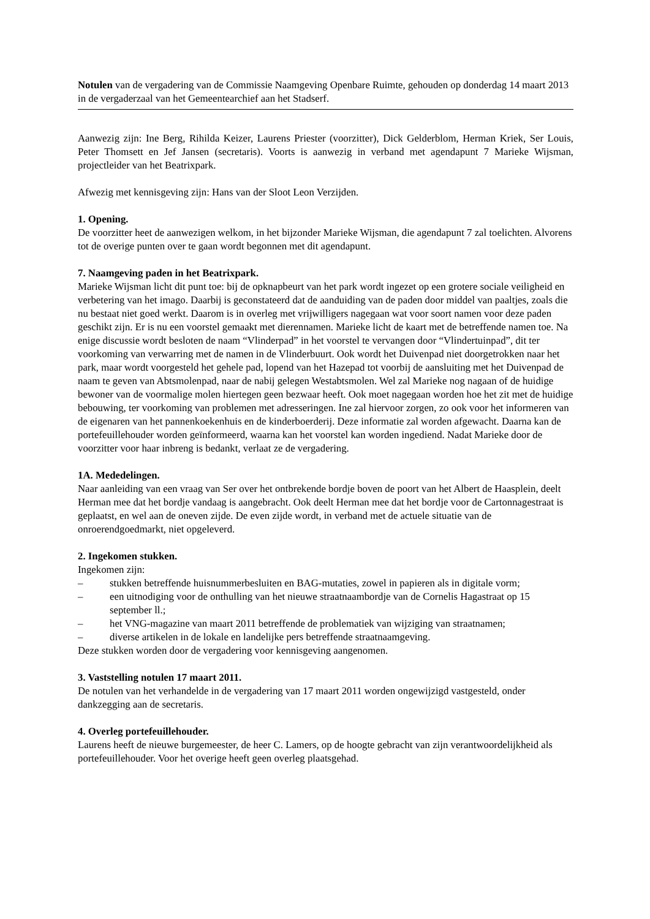Notulen van de vergadering van de Commissie Naamgeving Openbare Ruimte, gehouden op donderdag 14 maart 2013 in de vergaderzaal van het Gemeentearchief aan het Stadserf.
Aanwezig zijn: Ine Berg, Rihilda Keizer, Laurens Priester (voorzitter), Dick Gelderblom, Herman Kriek, Ser Louis, Peter Thomsett en Jef Jansen (secretaris). Voorts is aanwezig in verband met agendapunt 7 Marieke Wijsman, projectleider van het Beatrixpark.
Afwezig met kennisgeving zijn: Hans van der Sloot Leon Verzijden.
1. Opening.
De voorzitter heet de aanwezigen welkom, in het bijzonder Marieke Wijsman, die agendapunt 7 zal toelichten. Alvorens tot de overige punten over te gaan wordt begonnen met dit agendapunt.
7. Naamgeving paden in het Beatrixpark.
Marieke Wijsman licht dit punt toe: bij de opknapbeurt van het park wordt ingezet op een grotere sociale veiligheid en verbetering van het imago. Daarbij is geconstateerd dat de aanduiding van de paden door middel van paaltjes, zoals die nu bestaat niet goed werkt. Daarom is in overleg met vrijwilligers nagegaan wat voor soort namen voor deze paden geschikt zijn. Er is nu een voorstel gemaakt met dierennamen. Marieke licht de kaart met de betreffende namen toe. Na enige discussie wordt besloten de naam “Vlinderpad” in het voorstel te vervangen door “Vlindertuinpad”, dit ter voorkoming van verwarring met de namen in de Vlinderbuurt. Ook wordt het Duivenpad niet doorgetrokken naar het park, maar wordt voorgesteld het gehele pad, lopend van het Hazepad tot voorbij de aansluiting met het Duivenpad de naam te geven van Abtsmolenpad, naar de nabij gelegen Westabtsmolen. Wel zal Marieke nog nagaan of de huidige bewoner van de voormalige molen hiertegen geen bezwaar heeft. Ook moet nagegaan worden hoe het zit met de huidige bebouwing, ter voorkoming van problemen met adresseringen. Ine zal hiervoor zorgen, zo ook voor het informeren van de eigenaren van het pannenkoekenhuis en de kinderboerderij. Deze informatie zal worden afgewacht. Daarna kan de portefeuillehouder worden geïnformeerd, waarna kan het voorstel kan worden ingediend. Nadat Marieke door de voorzitter voor haar inbreng is bedankt, verlaat ze de vergadering.
1A. Mededelingen.
Naar aanleiding van een vraag van Ser over het ontbrekende bordje boven de poort van het Albert de Haasplein, deelt Herman mee dat het bordje vandaag is aangebracht. Ook deelt Herman mee dat het bordje voor de Cartonnagestraat is geplaatst, en wel aan de oneven zijde. De even zijde wordt, in verband met de actuele situatie van de onroerendgoedmarkt, niet opgeleverd.
2. Ingekomen stukken.
Ingekomen zijn:
– stukken betreffende huisnummerbesluiten en BAG-mutaties, zowel in papieren als in digitale vorm;
– een uitnodiging voor de onthulling van het nieuwe straatnaambordje van de Cornelis Hagastraat op 15 september ll.;
– het VNG-magazine van maart 2011 betreffende de problematiek van wijziging van straatnamen;
– diverse artikelen in de lokale en landelijke pers betreffende straatnaamgeving.
Deze stukken worden door de vergadering voor kennisgeving aangenomen.
3. Vaststelling notulen 17 maart 2011.
De notulen van het verhandelde in de vergadering van 17 maart 2011 worden ongewijzigd vastgesteld, onder dankzegging aan de secretaris.
4. Overleg portefeuillehouder.
Laurens heeft de nieuwe burgemeester, de heer C. Lamers, op de hoogte gebracht van zijn verantwoordelijkheid als portefeuillehouder. Voor het overige heeft geen overleg plaatsgehad.